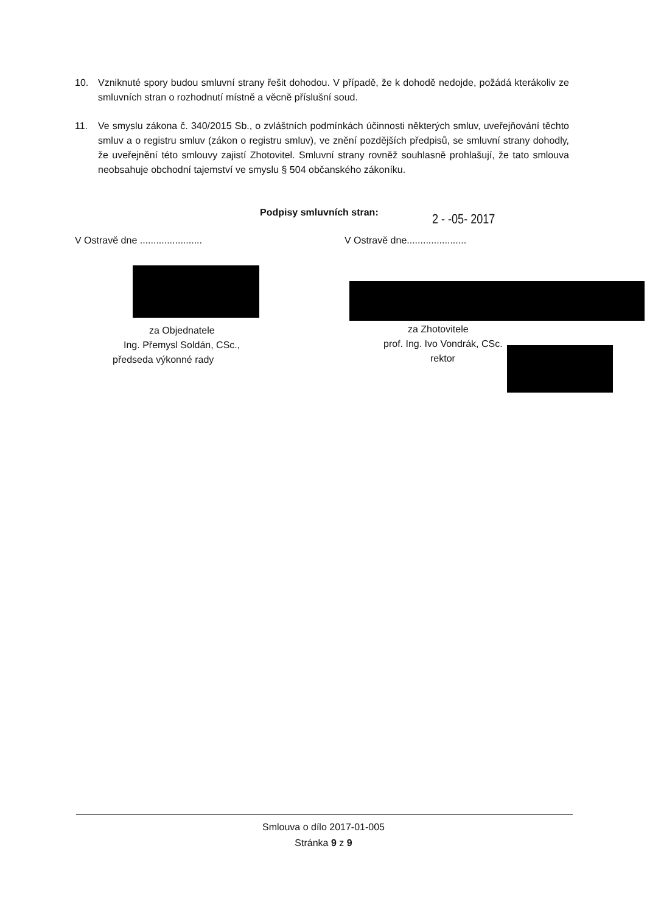10. Vzniknuté spory budou smluvní strany řešit dohodou. V případě, že k dohodě nedojde, požádá kterákoliv ze smluvních stran o rozhodnutí místně a věcně příslušní soud.
11. Ve smyslu zákona č. 340/2015 Sb., o zvláštních podmínkách účinnosti některých smluv, uveřejňování těchto smluv a o registru smluv (zákon o registru smluv), ve znění pozdějších předpisů, se smluvní strany dohodly, že uveřejnění této smlouvy zajistí Zhotovitel. Smluvní strany rovněž souhlasně prohlašují, že tato smlouva neobsahuje obchodní tajemství ve smyslu § 504 občanského zákoníku.
Podpisy smluvních stran:
2 - -05- 2017
V Ostravě dne .......................
V Ostravě dne......................
za Objednatele
Ing. Přemysl Soldán, CSc.,
předseda výkonné rady
za Zhotovitele
prof. Ing. Ivo Vondrák, CSc.
rektor
Smlouva o dílo 2017-01-005
Stránka 9 z 9